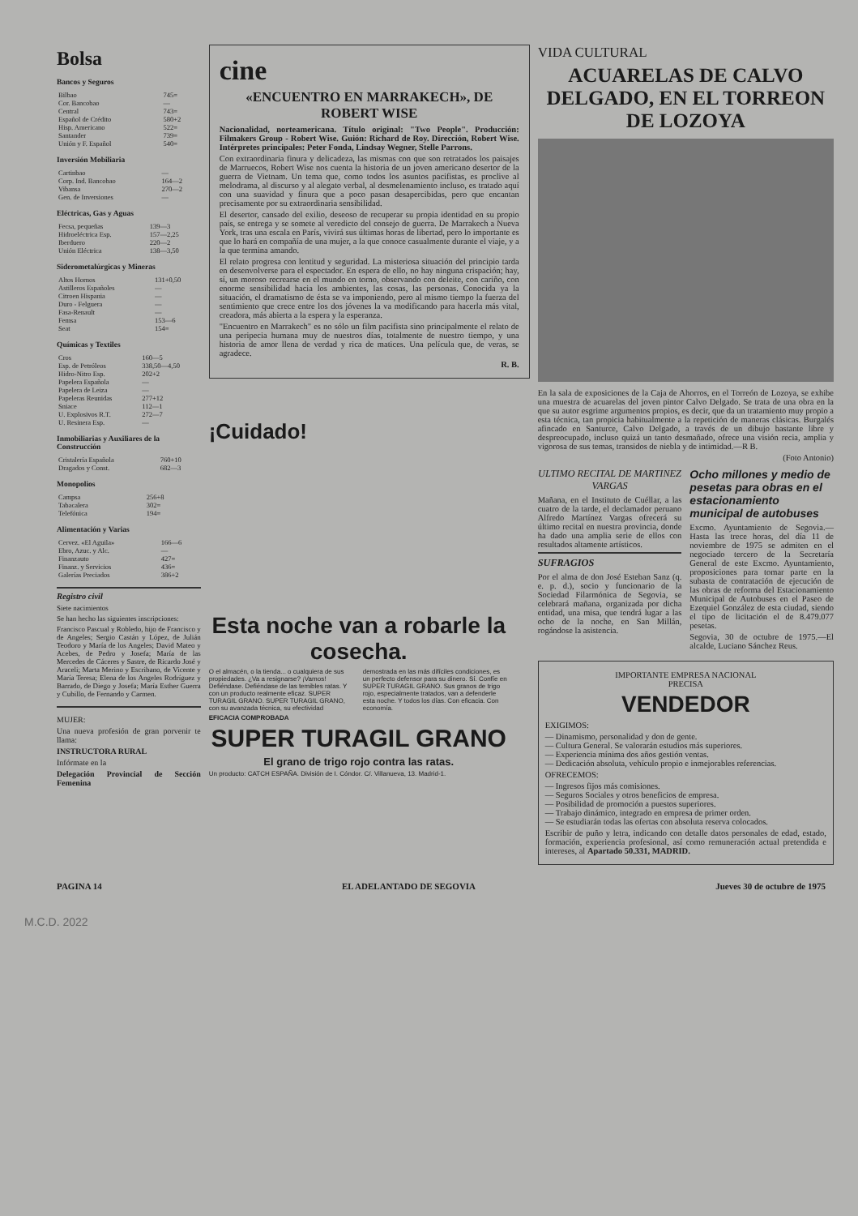Bolsa
Bancos y Seguros
| Bilbao | 745= |
| Cor. Bancobao | — |
| Central | 743= |
| Español de Crédito | 580+2 |
| Hisp. Americano | 522= |
| Santander | 739= |
| Unión y F. Español | 540= |
Inversión Mobiliaria
| Cartinbao | — |
| Corp. Ind. Bancobao | 164—2 |
| Vibansa | 270—2 |
| Gen. de Inversiones | — |
Eléctricas, Gas y Aguas
| Fecsa, pequeñas | 139—3 |
| Hidroeléctrica Esp. | 157—2,25 |
| Iberduero | 220—2 |
| Unión Eléctrica | 138—3,50 |
Siderometalúrgicas y Mineras
| Altos Hornos | 131+0,50 |
| Astilleros Españoles | — |
| Citroen Hispania | — |
| Duro - Felguera | — |
| Fasa-Renault | — |
| Femsa | 153—6 |
| Seat | 154= |
Químicas y Textiles
| Cros | 160—5 |
| Esp. de Petróleos | 338,50—4,50 |
| Hidro-Nitro Esp. | 202+2 |
| Papelera Española | — |
| Papelera de Leiza | — |
| Papeleras Reunidas | 277+12 |
| Sniace | 112—1 |
| U. Explosivos R.T. | 272—7 |
| U. Resinera Esp. | — |
Inmobiliarias y Auxiliares de la Construcción
| Cristalería Española | 760+10 |
| Dragados y Const. | 682—3 |
Monopolios
| Campsa | 256+8 |
| Tabacalera | 302= |
| Telefónica | 194= |
Alimentación y Varias
| Cervez. «El Aguila» | 166—6 |
| Ebro, Azuc. y Alc. | — |
| Finanzauto | 427= |
| Finanz. y Servicios | 436= |
| Galerías Preciados | 386+2 |
Registro civil
Siete nacimientos
Se han hecho las siguientes inscripciones:
Francisco Pascual y Robledo, hijo de Francisco y de Angeles; Sergio Castán y López, de Julián Teodoro y María de los Angeles; David Mateo y Acebes, de Pedro y Josefa; María de las Mercedes de Cáceres y Sastre, de Ricardo José y Araceli; Marta Merino y Escribano, de Vicente y María Teresa; Elena de los Angeles Rodríguez y Barrado, de Diego y Josefa; María Esther Guerra y Cubillo, de Fernando y Carmen.
MUJER:
Una nueva profesión de gran porvenir te llama:
INSTRUCTORA RURAL
Infórmate en la
Delegación Provincial de Sección Femenina
cine
«ENCUENTRO EN MARRAKECH», DE ROBERT WISE
Nacionalidad, norteamericana. Título original: "Two People". Producción: Filmakers Group - Robert Wise. Guión: Richard de Roy. Dirección, Robert Wise. Intérpretes principales: Peter Fonda, Lindsay Wegner, Stelle Parrons.
Con extraordinaria finura y delicadeza, las mismas con que son retratados los paisajes de Marruecos, Robert Wise nos cuenta la historia de un joven americano desertor de la guerra de Vietnam. Un tema que, como todos los asuntos pacifistas, es proclive al melodrama, al discurso y al alegato verbal, al desmelenamiento incluso, es tratado aquí con una suavidad y finura que a poco pasan desapercibidas, pero que encantan precisamente por su extraordinaria sensibilidad.
El desertor, cansado del exilio, deseoso de recuperar su propia identidad en su propio país, se entrega y se somete al veredicto del consejo de guerra. De Marrakech a Nueva York, tras una escala en París, vivirá sus últimas horas de libertad, pero lo importante es que lo hará en compañía de una mujer, a la que conoce casualmente durante el viaje, y a la que termina amando.
El relato progresa con lentitud y seguridad. La misteriosa situación del principio tarda en desenvolverse para el espectador. En espera de ello, no hay ninguna crispación; hay, sí, un moroso recrearse en el mundo en torno, observando con deleite, con cariño, con enorme sensibilidad hacia los ambientes, las cosas, las personas. Conocida ya la situación, el dramatismo de ésta se va imponiendo, pero al mismo tiempo la fuerza del sentimiento que crece entre los dos jóvenes la va modificando para hacerla más vital, creadora, más abierta a la espera y la esperanza.
"Encuentro en Marrakech" es no sólo un film pacifista sino principalmente el relato de una peripecia humana muy de nuestros días, totalmente de nuestro tiempo, y una historia de amor llena de verdad y rica de matices. Una película que, de veras, se agradece.
R. B.
¡Cuidado!
Esta noche van a robarle la cosecha.
O el almacén, o la tienda... o cualquiera de sus propiedades. ¿Va a resignarse? ¡Vamos! Defiéndase. Defiéndase de las temibles ratas. Y con un producto realmente eficaz. SUPER TURAGIL GRANO. SUPER TURAGIL GRANO, con su avanzada técnica, su efectividad
demostrada en las más difíciles condiciones, es un perfecto defensor para su dinero. Sí. Confíe en SUPER TURAGIL GRANO. Sus granos de trigo rojo, especialmente tratados, van a defenderle esta noche. Y todos los días. Con eficacia. Con economía.
EFICACIA COMPROBADA
SUPER TURAGIL GRANO
El grano de trigo rojo contra las ratas.
Un producto: CATCH ESPAÑA. División de I. Cóndor. C/. Villanueva, 13. Madrid-1.
VIDA CULTURAL
ACUARELAS DE CALVO DELGADO, EN EL TORREON DE LOZOYA
En la sala de exposiciones de la Caja de Ahorros, en el Torreón de Lozoya, se exhibe una muestra de acuarelas del joven pintor Calvo Delgado. Se trata de una obra en la que su autor esgrime argumentos propios, es decir, que da un tratamiento muy propio a esta técnica, tan propicia habitualmente a la repetición de maneras clásicas. Burgalés afincado en Santurce, Calvo Delgado, a través de un dibujo bastante libre y despreocupado, incluso quizá un tanto desmañado, ofrece una visión recia, amplia y vigorosa de sus temas, transidos de niebla y de intimidad.—R B.
(Foto Antonio)
ULTIMO RECITAL DE MARTINEZ VARGAS
Mañana, en el Instituto de Cuéllar, a las cuatro de la tarde, el declamador peruano Alfredo Martínez Vargas ofrecerá su último recital en nuestra provincia, donde ha dado una amplia serie de ellos con resultados altamente artísticos.
SUFRAGIOS
Por el alma de don José Esteban Sanz (q. e. p. d.), socio y funcionario de la Sociedad Filarmónica de Segovia, se celebrará mañana, organizada por dicha entidad, una misa, que tendrá lugar a las ocho de la noche, en San Millán, rogándose la asistencia.
Ocho millones y medio de pesetas para obras en el estacionamiento municipal de autobuses
Excmo. Ayuntamiento de Segovia.—Hasta las trece horas, del día 11 de noviembre de 1975 se admiten en el negociado tercero de la Secretaría General de este Excmo. Ayuntamiento, proposiciones para tomar parte en la subasta de contratación de ejecución de las obras de reforma del Estacionamiento Municipal de Autobuses en el Paseo de Ezequiel González de esta ciudad, siendo el tipo de licitación el de 8.479.077 pesetas.
Segovia, 30 de octubre de 1975.—El alcalde, Luciano Sánchez Reus.
IMPORTANTE EMPRESA NACIONAL
PRECISA
VENDEDOR
EXIGIMOS:
— Dinamismo, personalidad y don de gente.
— Cultura General. Se valorarán estudios más superiores.
— Experiencia mínima dos años gestión ventas.
— Dedicación absoluta, vehículo propio e inmejorables referencias.
OFRECEMOS:
— Ingresos fijos más comisiones.
— Seguros Sociales y otros beneficios de empresa.
— Posibilidad de promoción a puestos superiores.
— Trabajo dinámico, integrado en empresa de primer orden.
— Se estudiarán todas las ofertas con absoluta reserva colocados.
Escribir de puño y letra, indicando con detalle datos personales de edad, estado, formación, experiencia profesional, así como remuneración actual pretendida e intereses, al Apartado 50.331, MADRID.
PAGINA 14 EL ADELANTADO DE SEGOVIA Jueves 30 de octubre de 1975
M.C.D. 2022